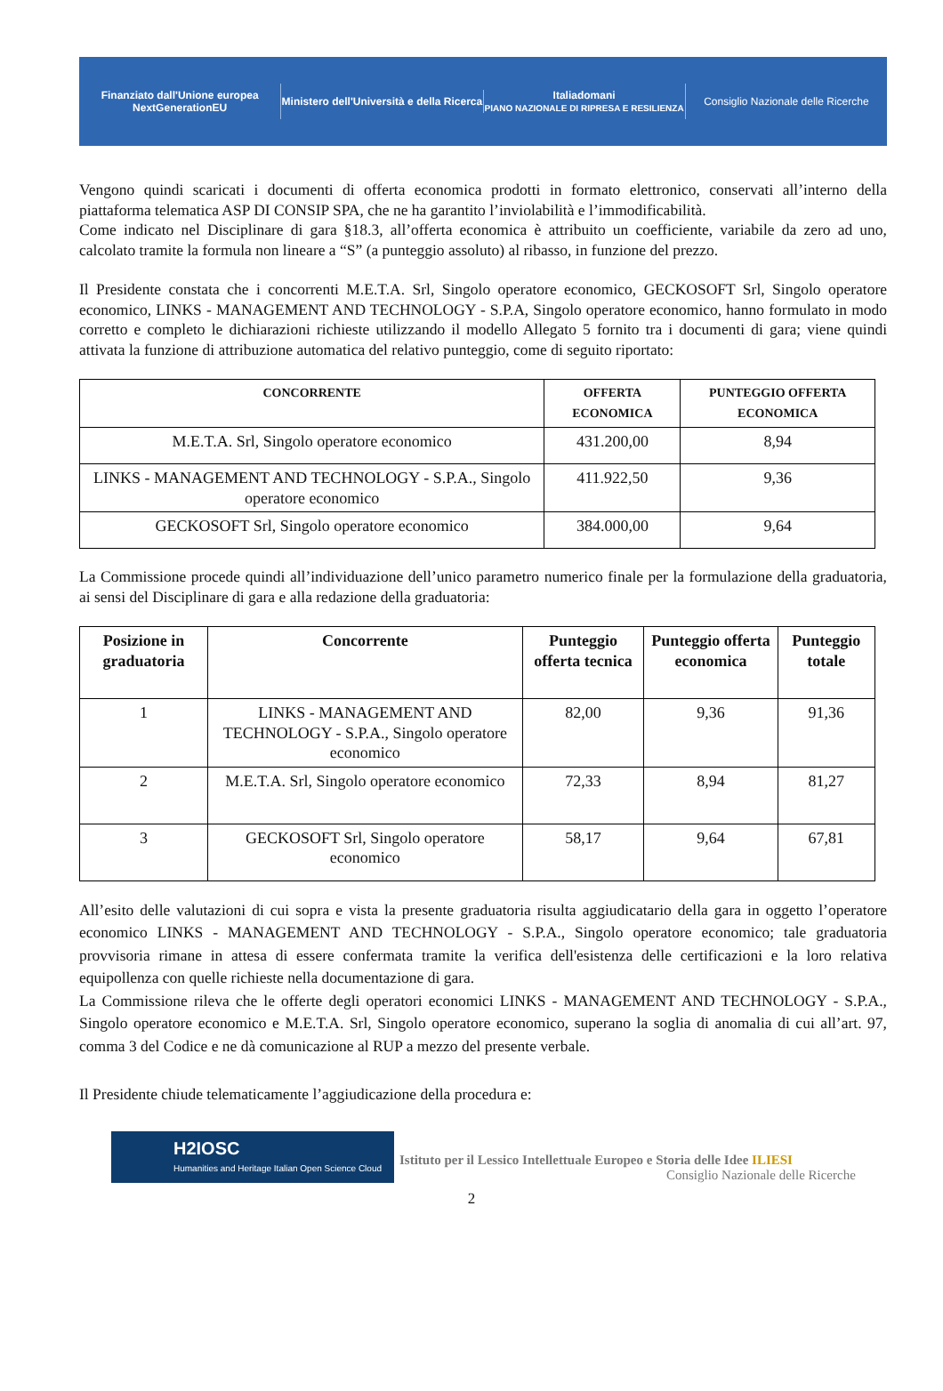Finanziato dall'Unione europea
NextGenerationEU
Ministero dell'Università e della Ricerca
Italiadomani
PIANO NAZIONALE DI RIPRESA E RESILIENZA
Consiglio Nazionale delle Ricerche
Vengono quindi scaricati i documenti di offerta economica prodotti in formato elettronico, conservati all’interno della piattaforma telematica ASP DI CONSIP SPA, che ne ha garantito l’inviolabilità e l’immodificabilità.
Come indicato nel Disciplinare di gara §18.3, all’offerta economica è attribuito un coefficiente, variabile da zero ad uno, calcolato tramite la formula non lineare a “S” (a punteggio assoluto) al ribasso, in funzione del prezzo.
Il Presidente constata che i concorrenti M.E.T.A. Srl, Singolo operatore economico, GECKOSOFT Srl, Singolo operatore economico, LINKS - MANAGEMENT AND TECHNOLOGY - S.P.A, Singolo operatore economico, hanno formulato in modo corretto e completo le dichiarazioni richieste utilizzando il modello Allegato 5 fornito tra i documenti di gara; viene quindi attivata la funzione di attribuzione automatica del relativo punteggio, come di seguito riportato:
| CONCORRENTE | OFFERTA ECONOMICA | PUNTEGGIO OFFERTA ECONOMICA |
| --- | --- | --- |
| M.E.T.A. Srl, Singolo operatore economico | 431.200,00 | 8,94 |
| LINKS - MANAGEMENT AND TECHNOLOGY - S.P.A., Singolo operatore economico | 411.922,50 | 9,36 |
| GECKOSOFT Srl, Singolo operatore economico | 384.000,00 | 9,64 |
La Commissione procede quindi all’individuazione dell’unico parametro numerico finale per la formulazione della graduatoria, ai sensi del Disciplinare di gara e alla redazione della graduatoria:
| Posizione in graduatoria | Concorrente | Punteggio offerta tecnica | Punteggio offerta economica | Punteggio totale |
| --- | --- | --- | --- | --- |
| 1 | LINKS - MANAGEMENT AND TECHNOLOGY - S.P.A., Singolo operatore economico | 82,00 | 9,36 | 91,36 |
| 2 | M.E.T.A. Srl, Singolo operatore economico | 72,33 | 8,94 | 81,27 |
| 3 | GECKOSOFT Srl, Singolo operatore economico | 58,17 | 9,64 | 67,81 |
All’esito delle valutazioni di cui sopra e vista la presente graduatoria risulta aggiudicatario della gara in oggetto l’operatore economico LINKS - MANAGEMENT AND TECHNOLOGY - S.P.A., Singolo operatore economico; tale graduatoria provvisoria rimane in attesa di essere confermata tramite la verifica dell'esistenza delle certificazioni e la loro relativa equipollenza con quelle richieste nella documentazione di gara.
La Commissione rileva che le offerte degli operatori economici LINKS - MANAGEMENT AND TECHNOLOGY - S.P.A., Singolo operatore economico e M.E.T.A. Srl, Singolo operatore economico, superano la soglia di anomalia di cui all’art. 97, comma 3 del Codice e ne dà comunicazione al RUP a mezzo del presente verbale.
Il Presidente chiude telematicamente l’aggiudicazione della procedura e:
H2IOSC
Humanities and Heritage Italian Open Science Cloud
Istituto per il Lessico Intellettuale Europeo e Storia delle Idee ILIESI
Consiglio Nazionale delle Ricerche
2